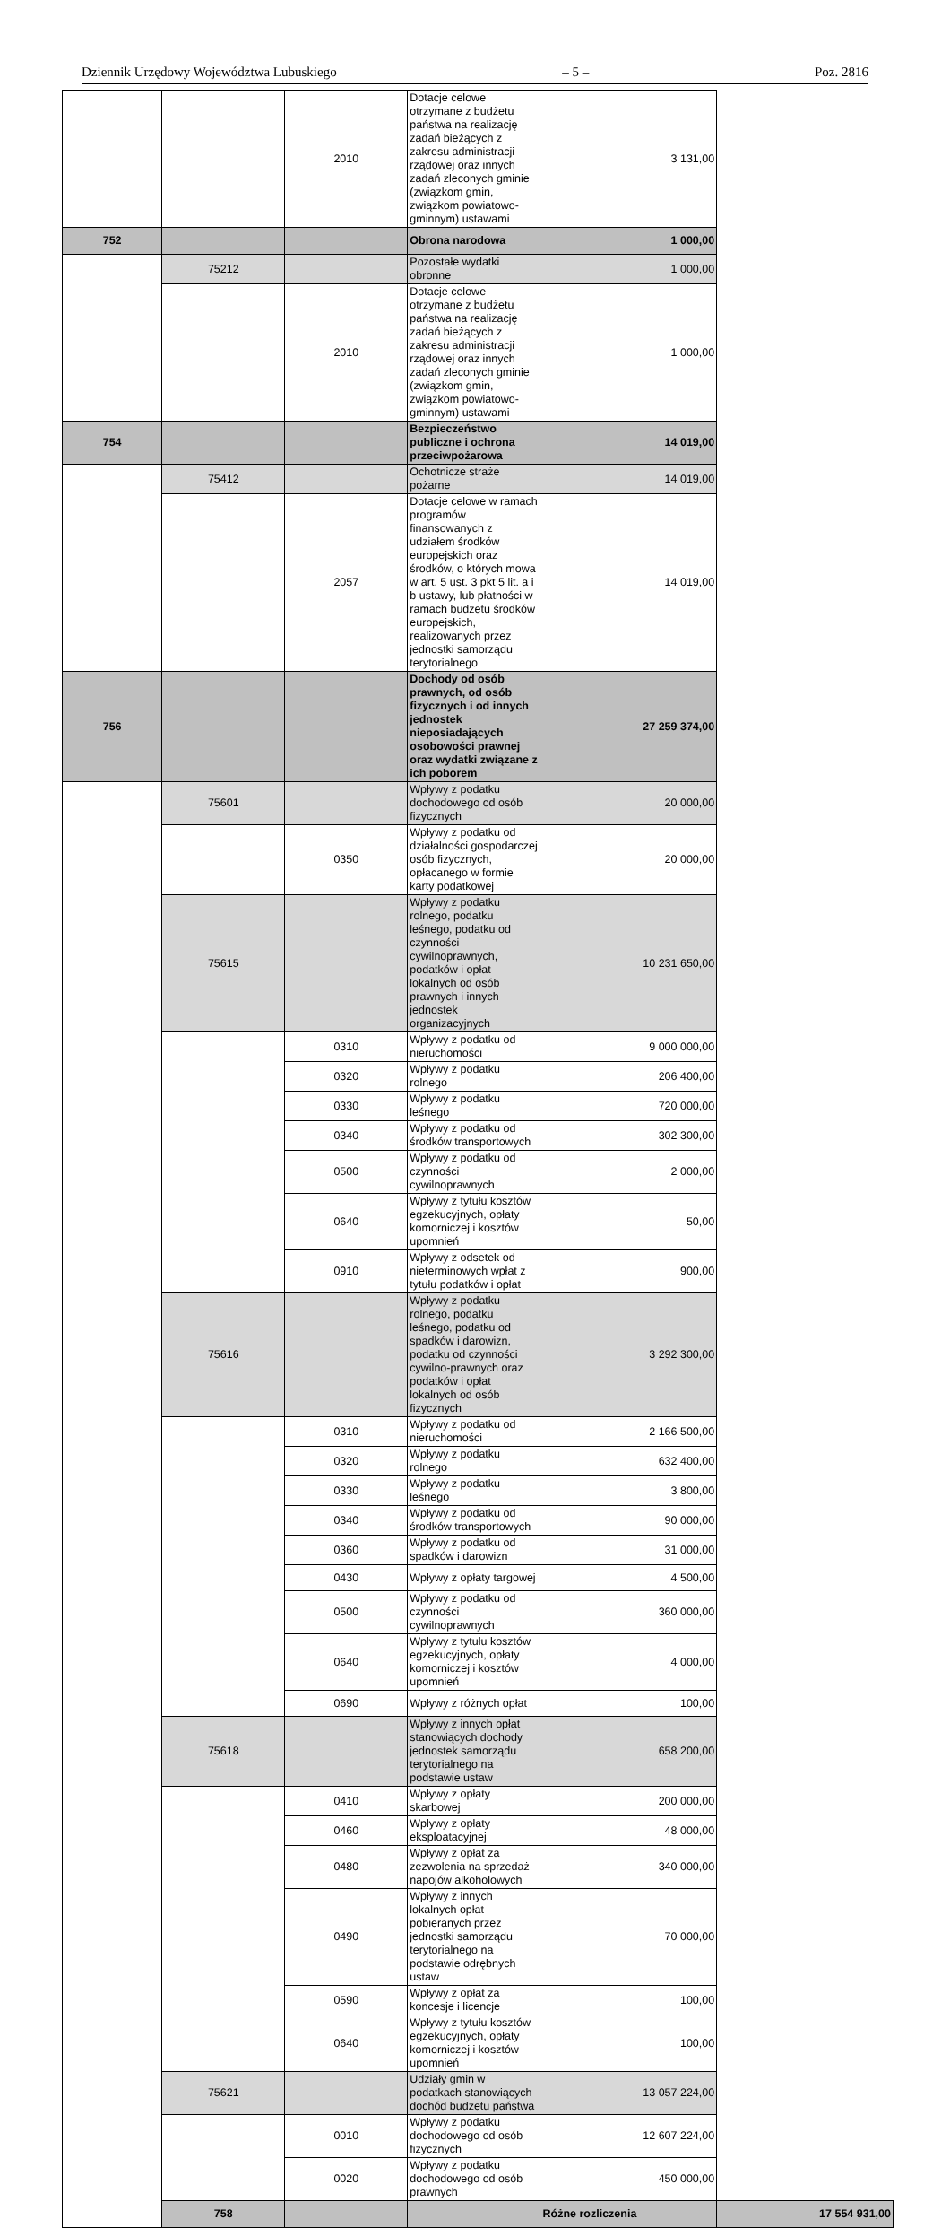Dziennik Urzędowy Województwa Lubuskiego – 5 – Poz. 2816
| | | 2010 | Dotacje celowe otrzymane z budżetu państwa na realizację zadań bieżących z zakresu administracji rządowej oraz innych zadań zleconych gminie (związkom gmin, związkom powiatowo-gminnym) ustawami | 3 131,00 | |
| 752 | | | Obrona narodowa | 1 000,00 | |
| | 75212 | | Pozostałe wydatki obronne | 1 000,00 | |
| | | 2010 | Dotacje celowe otrzymane z budżetu państwa na realizację zadań bieżących z zakresu administracji rządowej oraz innych zadań zleconych gminie (związkom gmin, związkom powiatowo-gminnym) ustawami | 1 000,00 | |
| 754 | | | Bezpieczeństwo publiczne i ochrona przeciwpożarowa | 14 019,00 | |
| | 75412 | | Ochotnicze straże pożarne | 14 019,00 | |
| | | 2057 | Dotacje celowe w ramach programów finansowanych z udziałem środków europejskich oraz środków, o których mowa w art. 5 ust. 3 pkt 5 lit. a i b ustawy, lub płatności w ramach budżetu środków europejskich, realizowanych przez jednostki samorządu terytorialnego | 14 019,00 | |
| 756 | | | Dochody od osób prawnych, od osób fizycznych i od innych jednostek nieposiadających osobowości prawnej oraz wydatki związane z ich poborem | 27 259 374,00 | |
| | 75601 | | Wpływy z podatku dochodowego od osób fizycznych | 20 000,00 | |
| | | 0350 | Wpływy z podatku od działalności gospodarczej osób fizycznych, opłacanego w formie karty podatkowej | 20 000,00 | |
| | 75615 | | Wpływy z podatku rolnego, podatku leśnego, podatku od czynności cywilnoprawnych, podatków i opłat lokalnych od osób prawnych i innych jednostek organizacyjnych | 10 231 650,00 | |
| | | 0310 | Wpływy z podatku od nieruchomości | 9 000 000,00 | |
| | | 0320 | Wpływy z podatku rolnego | 206 400,00 | |
| | | 0330 | Wpływy z podatku leśnego | 720 000,00 | |
| | | 0340 | Wpływy z podatku od środków transportowych | 302 300,00 | |
| | | 0500 | Wpływy z podatku od czynności cywilnoprawnych | 2 000,00 | |
| | | 0640 | Wpływy z tytułu kosztów egzekucyjnych, opłaty komorniczej i kosztów upomnień | 50,00 | |
| | | 0910 | Wpływy z odsetek od nieterminowych wpłat z tytułu podatków i opłat | 900,00 | |
| | 75616 | | Wpływy z podatku rolnego, podatku leśnego, podatku od spadków i darowizn, podatku od czynności cywilno-prawnych oraz podatków i opłat lokalnych od osób fizycznych | 3 292 300,00 | |
| | | 0310 | Wpływy z podatku od nieruchomości | 2 166 500,00 | |
| | | 0320 | Wpływy z podatku rolnego | 632 400,00 | |
| | | 0330 | Wpływy z podatku leśnego | 3 800,00 | |
| | | 0340 | Wpływy z podatku od środków transportowych | 90 000,00 | |
| | | 0360 | Wpływy z podatku od spadków i darowizn | 31 000,00 | |
| | | 0430 | Wpływy z opłaty targowej | 4 500,00 | |
| | | 0500 | Wpływy z podatku od czynności cywilnoprawnych | 360 000,00 | |
| | | 0640 | Wpływy z tytułu kosztów egzekucyjnych, opłaty komorniczej i kosztów upomnień | 4 000,00 | |
| | | 0690 | Wpływy z różnych opłat | 100,00 | |
| | 75618 | | Wpływy z innych opłat stanowiących dochody jednostek samorządu terytorialnego na podstawie ustaw | 658 200,00 | |
| | | 0410 | Wpływy z opłaty skarbowej | 200 000,00 | |
| | | 0460 | Wpływy z opłaty eksploatacyjnej | 48 000,00 | |
| | | 0480 | Wpływy z opłat za zezwolenia na sprzedaż napojów alkoholowych | 340 000,00 | |
| | | 0490 | Wpływy z innych lokalnych opłat pobieranych przez jednostki samorządu terytorialnego na podstawie odrębnych ustaw | 70 000,00 | |
| | | 0590 | Wpływy z opłat za koncesje i licencje | 100,00 | |
| | | 0640 | Wpływy z tytułu kosztów egzekucyjnych, opłaty komorniczej i kosztów upomnień | 100,00 | |
| | 75621 | | Udziały gmin w podatkach stanowiących dochód budżetu państwa | 13 057 224,00 | |
| | | 0010 | Wpływy z podatku dochodowego od osób fizycznych | 12 607 224,00 | |
| | | 0020 | Wpływy z podatku dochodowego od osób prawnych | 450 000,00 | |
| | 758 | | | Różne rozliczenia | 17 554 931,00 |